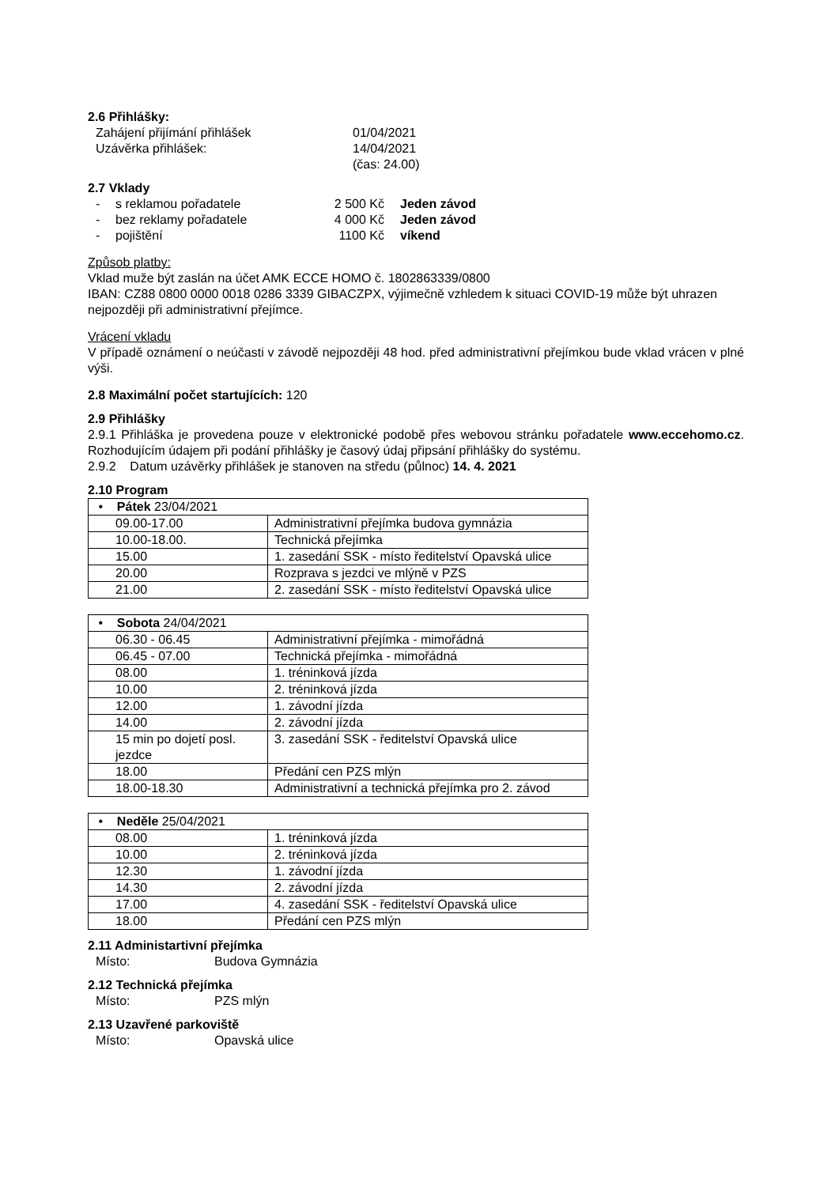2.6 Přihlášky:
Zahájení přijímání přihlášek 01/04/2021
Uzávěrka přihlášek: 14/04/2021
(čas: 24.00)
2.7 Vklady
- s reklamou pořadatele 2 500 Kč Jeden závod
- bez reklamy pořadatele 4 000 Kč Jeden závod
- pojištění 1100 Kč víkend
Způsob platby:
Vklad muže být zaslán na účet AMK ECCE HOMO č. 1802863339/0800
IBAN: CZ88 0800 0000 0018 0286 3339 GIBACZPX, výjimečně vzhledem k situaci COVID-19 může být uhrazen nejpozději při administrativní přejímce.
Vrácení vkladu
V případě oznámení o neúčasti v závodě nejpozději 48 hod. před administrativní přejímkou bude vklad vrácen v plné výši.
2.8 Maximální počet startujících: 120
2.9 Přihlášky
2.9.1 Přihláška je provedena pouze v elektronické podobě přes webovou stránku pořadatele www.eccehomo.cz. Rozhodujícím údajem při podání přihlášky je časový údaj připsání přihlášky do systému.
2.9.2 Datum uzávěrky přihlášek je stanoven na středu (půlnoc) 14. 4. 2021
2.10 Program
| • Pátek 23/04/2021 | |
| 09.00-17.00 | Administrativní přejímka budova gymnázia |
| 10.00-18.00. | Technická přejímka |
| 15.00 | 1. zasedání SSK - místo ředitelství Opavská ulice |
| 20.00 | Rozprava s jezdci ve mlýně v PZS |
| 21.00 | 2. zasedání SSK - místo ředitelství Opavská ulice |
| • Sobota 24/04/2021 | |
| 06.30 - 06.45 | Administrativní přejímka - mimořádná |
| 06.45 - 07.00 | Technická přejímka - mimořádná |
| 08.00 | 1. tréninková jízda |
| 10.00 | 2. tréninková jízda |
| 12.00 | 1. závodní jízda |
| 14.00 | 2. závodní jízda |
| 15 min po dojetí posl. jezdce | 3. zasedání SSK - ředitelství Opavská ulice |
| 18.00 | Předání cen PZS mlýn |
| 18.00-18.30 | Administrativní a technická přejímka pro 2. závod |
| • Neděle 25/04/2021 | |
| 08.00 | 1. tréninková jízda |
| 10.00 | 2. tréninková jízda |
| 12.30 | 1. závodní jízda |
| 14.30 | 2. závodní jízda |
| 17.00 | 4. zasedání SSK - ředitelství Opavská ulice |
| 18.00 | Předání cen PZS mlýn |
2.11 Administartivní přejímka
Místo: Budova Gymnázia
2.12 Technická přejímka
Místo: PZS mlýn
2.13 Uzavřené parkoviště
Místo: Opavská ulice